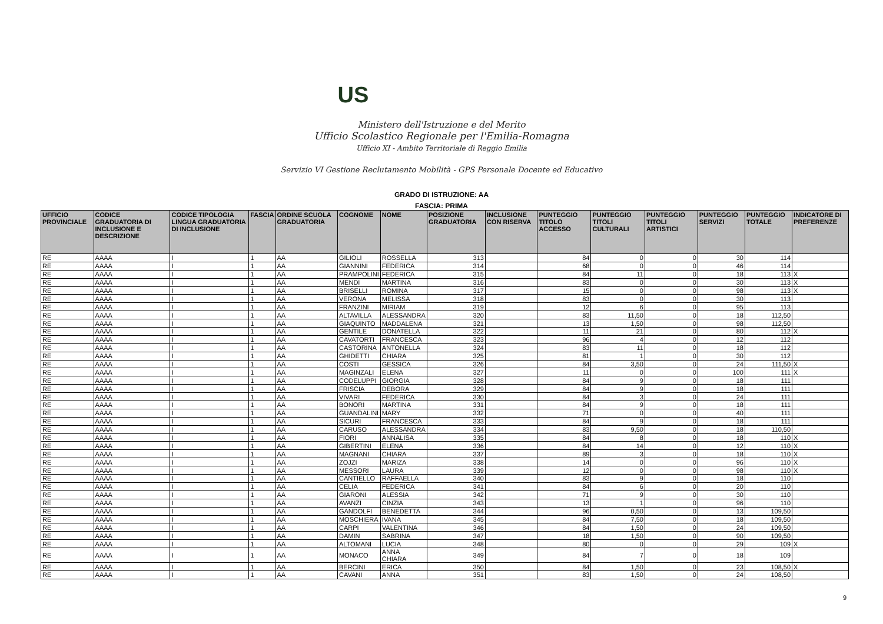US
Ministero dell'Istruzione e del Merito
Ufficio Scolastico Regionale per l'Emilia-Romagna
Ufficio XI - Ambito Territoriale di Reggio Emilia
Servizio VI Gestione Reclutamento Mobilità - GPS Personale Docente ed Educativo
GRADO DI ISTRUZIONE: AA
FASCIA: PRIMA
| UFFICIO PROVINCIALE | CODICE GRADUATORIA DI INCLUSIONE E DESCRIZIONE | CODICE TIPOLOGIA LINGUA GRADUATORIA DI INCLUSIONE | FASCIA | ORDINE SCUOLA GRADUATORIA | COGNOME | NOME | POSIZIONE GRADUATORIA | INCLUSIONE CON RISERVA | PUNTEGGIO TITOLO ACCESSO | PUNTEGGIO TITOLI CULTURALI | PUNTEGGIO TITOLI ARTISTICI | PUNTEGGIO SERVIZI | PUNTEGGIO TOTALE | INDICATORE DI PREFERENZE |
| --- | --- | --- | --- | --- | --- | --- | --- | --- | --- | --- | --- | --- | --- | --- |
| RE | AAAA | I | 1 | AA | GILIOLI | ROSSELLA | 313 | | 84 | 0 | 0 | 30 | 114 | |
| RE | AAAA | I | 1 | AA | GIANNINI | FEDERICA | 314 | | 68 | 0 | 0 | 46 | 114 | |
| RE | AAAA | I | 1 | AA | PRAMPOLINI | FEDERICA | 315 | | 84 | 11 | 0 | 18 | 113 | X |
| RE | AAAA | I | 1 | AA | MENDI | MARTINA | 316 | | 83 | 0 | 0 | 30 | 113 | X |
| RE | AAAA | I | 1 | AA | BRISELLI | ROMINA | 317 | | 15 | 0 | 0 | 98 | 113 | X |
| RE | AAAA | I | 1 | AA | VERONA | MELISSA | 318 | | 83 | 0 | 0 | 30 | 113 | |
| RE | AAAA | I | 1 | AA | FRANZINI | MIRIAM | 319 | | 12 | 6 | 0 | 95 | 113 | |
| RE | AAAA | I | 1 | AA | ALTAVILLA | ALESSANDRA | 320 | | 83 | 11,50 | 0 | 18 | 112,50 | |
| RE | AAAA | I | 1 | AA | GIAQUINTO | MADDALENA | 321 | | 13 | 1,50 | 0 | 98 | 112,50 | |
| RE | AAAA | I | 1 | AA | GENTILE | DONATELLA | 322 | | 11 | 21 | 0 | 80 | 112 | X |
| RE | AAAA | I | 1 | AA | CAVATORTI | FRANCESCA | 323 | | 96 | 4 | 0 | 12 | 112 | |
| RE | AAAA | I | 1 | AA | CASTORINA | ANTONELLA | 324 | | 83 | 11 | 0 | 18 | 112 | |
| RE | AAAA | I | 1 | AA | GHIDETTI | CHIARA | 325 | | 81 | 1 | 0 | 30 | 112 | |
| RE | AAAA | I | 1 | AA | COSTI | GESSICA | 326 | | 84 | 3,50 | 0 | 24 | 111,50 | X |
| RE | AAAA | I | 1 | AA | MAGINZALI | ELENA | 327 | | 11 | 0 | 0 | 100 | 111 | X |
| RE | AAAA | I | 1 | AA | CODELUPPI | GIORGIA | 328 | | 84 | 9 | 0 | 18 | 111 | |
| RE | AAAA | I | 1 | AA | FRISCIA | DEBORA | 329 | | 84 | 9 | 0 | 18 | 111 | |
| RE | AAAA | I | 1 | AA | VIVARI | FEDERICA | 330 | | 84 | 3 | 0 | 24 | 111 | |
| RE | AAAA | I | 1 | AA | BONORI | MARTINA | 331 | | 84 | 9 | 0 | 18 | 111 | |
| RE | AAAA | I | 1 | AA | GUANDALINI | MARY | 332 | | 71 | 0 | 0 | 40 | 111 | |
| RE | AAAA | I | 1 | AA | SICURI | FRANCESCA | 333 | | 84 | 9 | 0 | 18 | 111 | |
| RE | AAAA | I | 1 | AA | CARUSO | ALESSANDRA | 334 | | 83 | 9,50 | 0 | 18 | 110,50 | |
| RE | AAAA | I | 1 | AA | FIORI | ANNALISA | 335 | | 84 | 8 | 0 | 18 | 110 | X |
| RE | AAAA | I | 1 | AA | GIBERTINI | ELENA | 336 | | 84 | 14 | 0 | 12 | 110 | X |
| RE | AAAA | I | 1 | AA | MAGNANI | CHIARA | 337 | | 89 | 3 | 0 | 18 | 110 | X |
| RE | AAAA | I | 1 | AA | ZOJZI | MARIZA | 338 | | 14 | 0 | 0 | 96 | 110 | X |
| RE | AAAA | I | 1 | AA | MESSORI | LAURA | 339 | | 12 | 0 | 0 | 98 | 110 | X |
| RE | AAAA | I | 1 | AA | CANTIELLO | RAFFAELLA | 340 | | 83 | 9 | 0 | 18 | 110 | |
| RE | AAAA | I | 1 | AA | CELIA | FEDERICA | 341 | | 84 | 6 | 0 | 20 | 110 | |
| RE | AAAA | I | 1 | AA | GIARONI | ALESSIA | 342 | | 71 | 9 | 0 | 30 | 110 | |
| RE | AAAA | I | 1 | AA | AVANZI | CINZIA | 343 | | 13 | 1 | 0 | 96 | 110 | |
| RE | AAAA | I | 1 | AA | GANDOLFI | BENEDETTA | 344 | | 96 | 0,50 | 0 | 13 | 109,50 | |
| RE | AAAA | I | 1 | AA | MOSCHIERA | IVANA | 345 | | 84 | 7,50 | 0 | 18 | 109,50 | |
| RE | AAAA | I | 1 | AA | CARPI | VALENTINA | 346 | | 84 | 1,50 | 0 | 24 | 109,50 | |
| RE | AAAA | I | 1 | AA | DAMIN | SABRINA | 347 | | 18 | 1,50 | 0 | 90 | 109,50 | |
| RE | AAAA | I | 1 | AA | ALTOMANI | LUCIA | 348 | | 80 | 0 | 0 | 29 | 109 | X |
| RE | AAAA | I | 1 | AA | MONACO | ANNA CHIARA | 349 | | 84 | 7 | 0 | 18 | 109 | |
| RE | AAAA | I | 1 | AA | BERCINI | ERICA | 350 | | 84 | 1,50 | 0 | 23 | 108,50 | X |
| RE | AAAA | I | 1 | AA | CAVANI | ANNA | 351 | | 83 | 1,50 | 0 | 24 | 108,50 | |
9